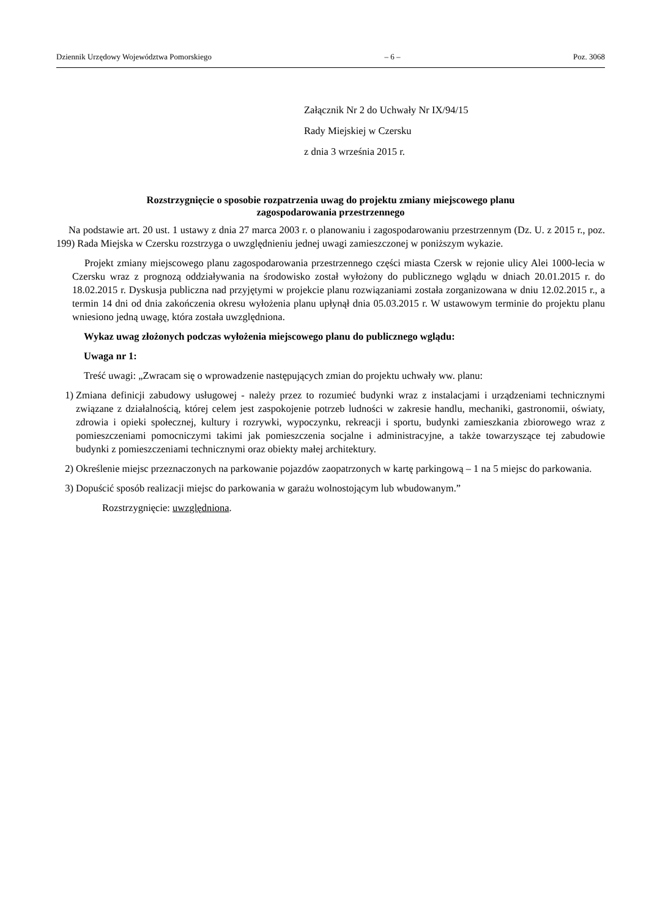Dziennik Urzędowy Województwa Pomorskiego – 6 – Poz. 3068
Załącznik Nr 2 do Uchwały Nr IX/94/15
Rady Miejskiej w Czersku
z dnia 3 września 2015 r.
Rozstrzygnięcie o sposobie rozpatrzenia uwag do projektu zmiany miejscowego planu
zagospodarowania przestrzennego
Na podstawie art. 20 ust. 1 ustawy z dnia 27 marca 2003 r. o planowaniu i zagospodarowaniu przestrzennym (Dz. U. z 2015 r., poz. 199) Rada Miejska w Czersku rozstrzyga o uwzględnieniu jednej uwagi zamieszczonej w poniższym wykazie.
Projekt zmiany miejscowego planu zagospodarowania przestrzennego części miasta Czersk w rejonie ulicy Alei 1000-lecia w Czersku wraz z prognozą oddziaływania na środowisko został wyłożony do publicznego wglądu w dniach 20.01.2015 r. do 18.02.2015 r. Dyskusja publiczna nad przyjętymi w projekcie planu rozwiązaniami została zorganizowana w dniu 12.02.2015 r., a termin 14 dni od dnia zakończenia okresu wyłożenia planu upłynął dnia 05.03.2015 r. W ustawowym terminie do projektu planu wniesiono jedną uwagę, która została uwzględniona.
Wykaz uwag złożonych podczas wyłożenia miejscowego planu do publicznego wglądu:
Uwaga nr 1:
Treść uwagi: „Zwracam się o wprowadzenie następujących zmian do projektu uchwały ww. planu:
1) Zmiana definicji zabudowy usługowej - należy przez to rozumieć budynki wraz z instalacjami i urządzeniami technicznymi związane z działalnością, której celem jest zaspokojenie potrzeb ludności w zakresie handlu, mechaniki, gastronomii, oświaty, zdrowia i opieki społecznej, kultury i rozrywki, wypoczynku, rekreacji i sportu, budynki zamieszkania zbiorowego wraz z pomieszczeniami pomocniczymi takimi jak pomieszczenia socjalne i administracyjne, a także towarzyszące tej zabudowie budynki z pomieszczeniami technicznymi oraz obiekty małej architektury.
2) Określenie miejsc przeznaczonych na parkowanie pojazdów zaopatrzonych w kartę parkingową – 1 na 5 miejsc do parkowania.
3) Dopuścić sposób realizacji miejsc do parkowania w garażu wolnostojącym lub wbudowanym.”
Rozstrzygnięcie: uwzględniona.